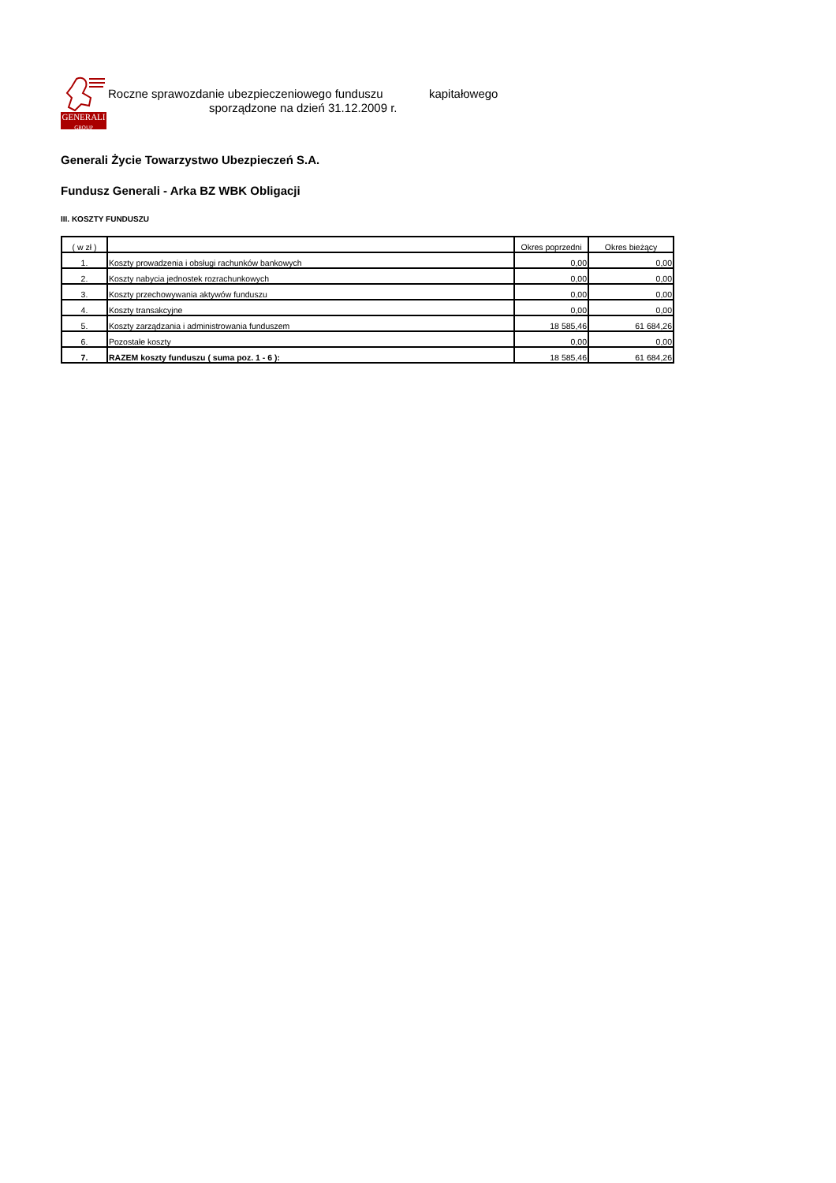GENERALI
GROUP
Roczne sprawozdanie ubezpieczeniowego funduszu kapitałowego
sporządzone na dzień 31.12.2009 r.
Generali Życie Towarzystwo Ubezpieczeń S.A.
Fundusz Generali - Arka BZ WBK Obligacji
III. KOSZTY FUNDUSZU
| ( w zł ) | | Okres poprzedni | Okres bieżący |
| --- | --- | --- | --- |
| 1. | Koszty prowadzenia i obsługi rachunków bankowych | 0,00 | 0,00 |
| 2. | Koszty nabycia jednostek rozrachunkowych | 0,00 | 0,00 |
| 3. | Koszty przechowywania aktywów funduszu | 0,00 | 0,00 |
| 4. | Koszty transakcyjne | 0,00 | 0,00 |
| 5. | Koszty zarządzania i administrowania funduszem | 18 585,46 | 61 684,26 |
| 6. | Pozostałe koszty | 0,00 | 0,00 |
| 7. | RAZEM koszty funduszu ( suma poz. 1 - 6 ): | 18 585,46 | 61 684,26 |